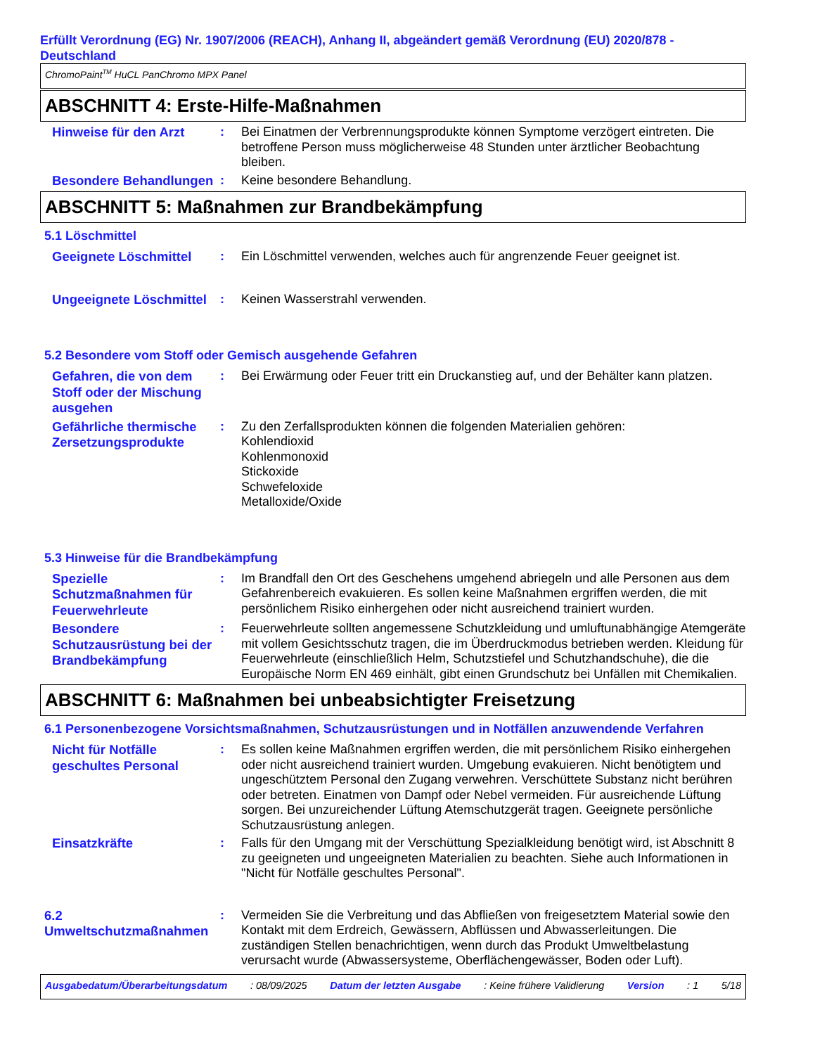Erfüllt Verordnung (EG) Nr. 1907/2006 (REACH), Anhang II, abgeändert gemäß Verordnung (EU) 2020/878 - Deutschland
ChromoPaint<sup>TM</sup> HuCL PanChromo MPX Panel
ABSCHNITT 4: Erste-Hilfe-Maßnahmen
Hinweise für den Arzt
: Bei Einatmen der Verbrennungsprodukte können Symptome verzögert eintreten. Die betroffene Person muss möglicherweise 48 Stunden unter ärztlicher Beobachtung bleiben.
Besondere Behandlungen
: Keine besondere Behandlung.
ABSCHNITT 5: Maßnahmen zur Brandbekämpfung
5.1 Löschmittel
Geeignete Löschmittel
: Ein Löschmittel verwenden, welches auch für angrenzende Feuer geeignet ist.
Ungeeignete Löschmittel
: Keinen Wasserstrahl verwenden.
5.2 Besondere vom Stoff oder Gemisch ausgehende Gefahren
Gefahren, die von dem Stoff oder der Mischung ausgehen
: Bei Erwärmung oder Feuer tritt ein Druckanstieg auf, und der Behälter kann platzen.
Gefährliche thermische Zersetzungsprodukte
: Zu den Zerfallsprodukten können die folgenden Materialien gehören:
Kohlendioxid
Kohlenmonoxid
Stickoxide
Schwefeloxide
Metalloxide/Oxide
5.3 Hinweise für die Brandbekämpfung
Spezielle Schutzmaßnahmen für Feuerwehrleute
: Im Brandfall den Ort des Geschehens umgehend abriegeln und alle Personen aus dem Gefahrenbereich evakuieren. Es sollen keine Maßnahmen ergriffen werden, die mit persönlichem Risiko einhergehen oder nicht ausreichend trainiert wurden.
Besondere Schutzausrüstung bei der Brandbekämpfung
: Feuerwehrleute sollten angemessene Schutzkleidung und umluftunabhängige Atemgeräte mit vollem Gesichtsschutz tragen, die im Überdruckmodus betrieben werden. Kleidung für Feuerwehrleute (einschließlich Helm, Schutzstiefel und Schutzhandschuhe), die die Europäische Norm EN 469 einhält, gibt einen Grundschutz bei Unfällen mit Chemikalien.
ABSCHNITT 6: Maßnahmen bei unbeabsichtigter Freisetzung
6.1 Personenbezogene Vorsichtsmaßnahmen, Schutzausrüstungen und in Notfällen anzuwendende Verfahren
Nicht für Notfälle geschultes Personal
: Es sollen keine Maßnahmen ergriffen werden, die mit persönlichem Risiko einhergehen oder nicht ausreichend trainiert wurden. Umgebung evakuieren. Nicht benötigtem und ungeschütztem Personal den Zugang verwehren. Verschüttete Substanz nicht berühren oder betreten. Einatmen von Dampf oder Nebel vermeiden. Für ausreichende Lüftung sorgen. Bei unzureichender Lüftung Atemschutzgerät tragen. Geeignete persönliche Schutzausrüstung anlegen.
Einsatzkräfte
: Falls für den Umgang mit der Verschüttung Spezialkleidung benötigt wird, ist Abschnitt 8 zu geeigneten und ungeeigneten Materialien zu beachten. Siehe auch Informationen in "Nicht für Notfälle geschultes Personal".
6.2 Umweltschutzmaßnahmen
: Vermeiden Sie die Verbreitung und das Abfließen von freigesetztem Material sowie den Kontakt mit dem Erdreich, Gewässern, Abflüssen und Abwasserleitungen. Die zuständigen Stellen benachrichtigen, wenn durch das Produkt Umweltbelastung verursacht wurde (Abwassersysteme, Oberflächengewässer, Boden oder Luft).
Ausgabedatum/Überarbeitungsdatum : 08/09/2025 Datum der letzten Ausgabe : Keine frühere Validierung Version : 1 5/18